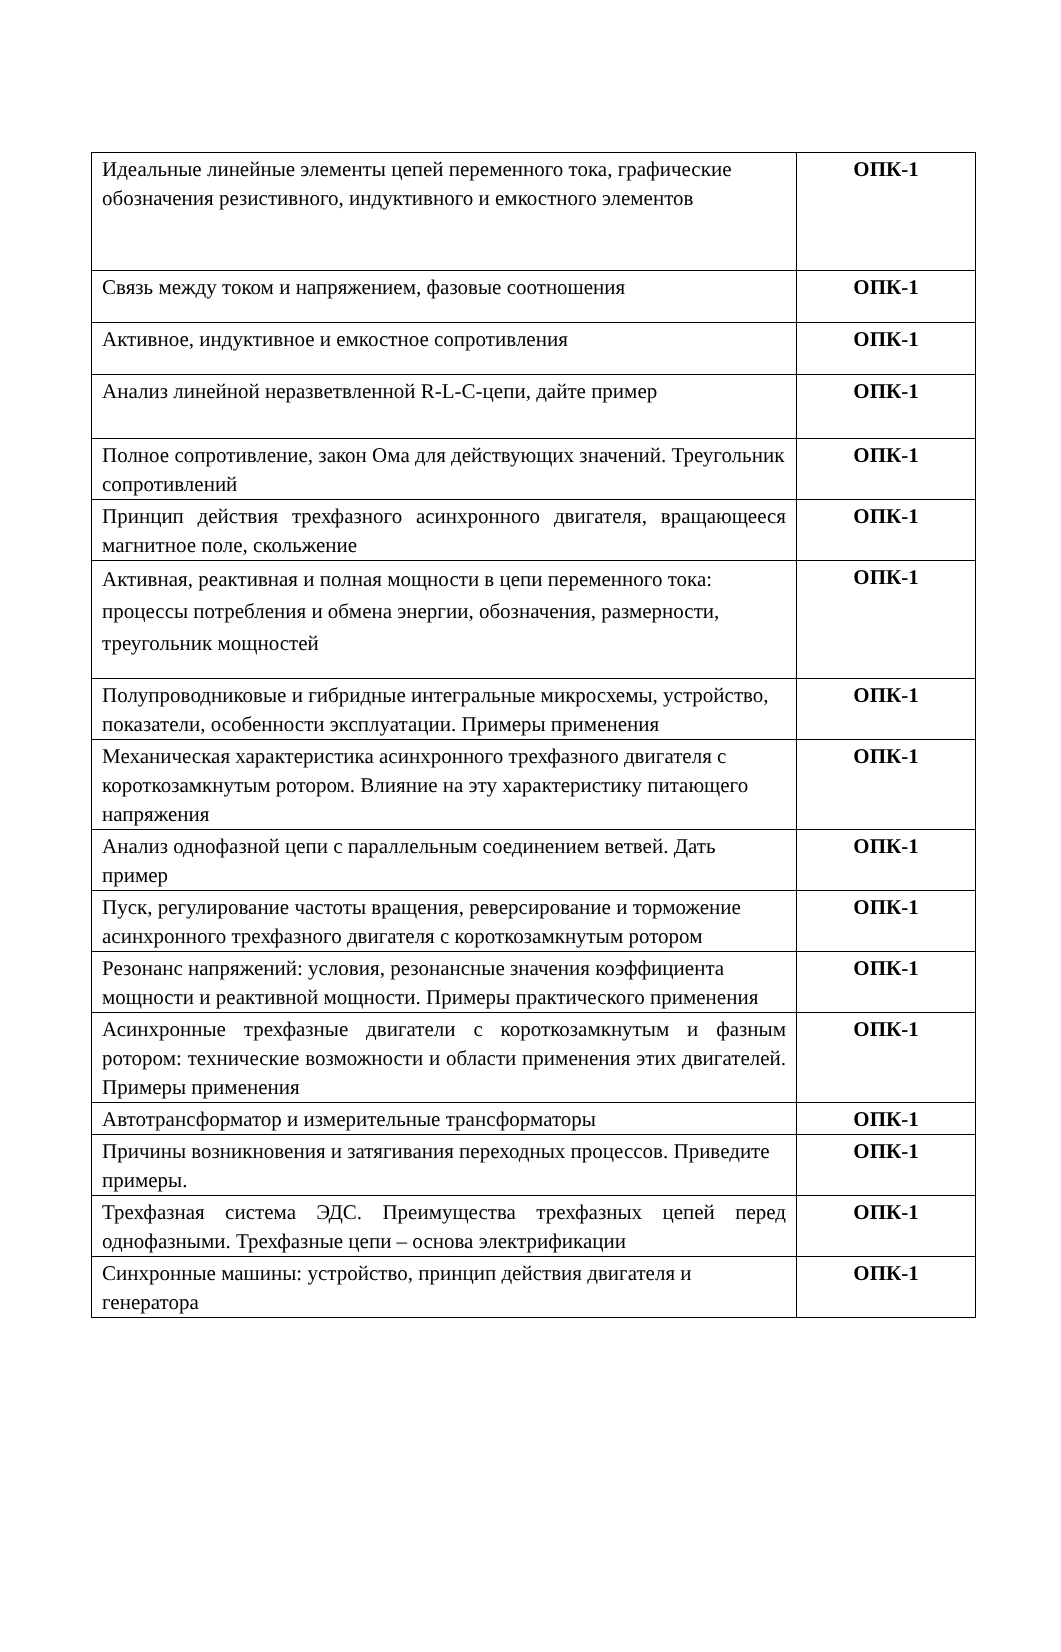| Идеальные линейные элементы цепей переменного тока, графические обозначения резистивного, индуктивного и емкостного элементов | ОПК-1 |
| Связь между током и напряжением, фазовые соотношения | ОПК-1 |
| Активное, индуктивное и емкостное сопротивления | ОПК-1 |
| Анализ линейной неразветвленной R-L-C-цепи, дайте пример | ОПК-1 |
| Полное сопротивление, закон Ома для действующих значений. Треугольник сопротивлений | ОПК-1 |
| Принцип действия трехфазного асинхронного двигателя, вращающееся магнитное поле, скольжение | ОПК-1 |
| Активная, реактивная и полная мощности в цепи переменного тока: процессы потребления и обмена энергии, обозначения, размерности, треугольник мощностей | ОПК-1 |
| Полупроводниковые и гибридные интегральные микросхемы, устройство, показатели, особенности эксплуатации. Примеры применения | ОПК-1 |
| Механическая характеристика асинхронного трехфазного двигателя с короткозамкнутым ротором. Влияние на эту характеристику питающего напряжения | ОПК-1 |
| Анализ однофазной цепи с параллельным соединением ветвей. Дать пример | ОПК-1 |
| Пуск, регулирование частоты вращения, реверсирование и торможение асинхронного трехфазного двигателя с короткозамкнутым ротором | ОПК-1 |
| Резонанс напряжений: условия, резонансные значения коэффициента мощности и реактивной мощности. Примеры практического применения | ОПК-1 |
| Асинхронные трехфазные двигатели с короткозамкнутым и фазным ротором: технические возможности и области применения этих двигателей. Примеры применения | ОПК-1 |
| Автотрансформатор и измерительные трансформаторы | ОПК-1 |
| Причины возникновения и затягивания переходных процессов. Приведите примеры. | ОПК-1 |
| Трехфазная система ЭДС. Преимущества трехфазных цепей перед однофазными. Трехфазные цепи – основа электрификации | ОПК-1 |
| Синхронные машины: устройство, принцип действия двигателя и генератора | ОПК-1 |